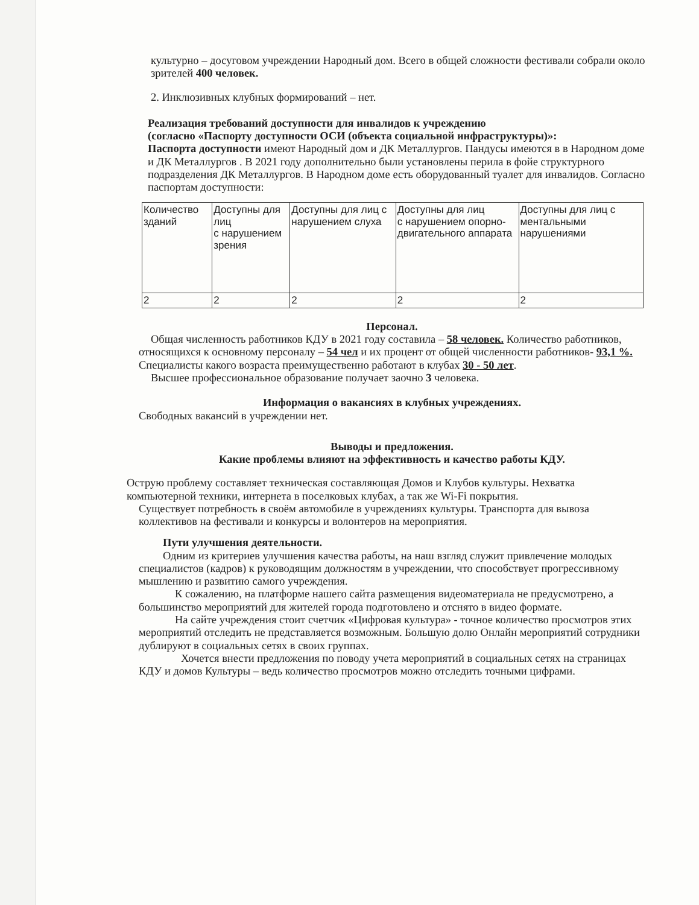культурно – досуговом учреждении Народный дом. Всего в общей сложности фестивали собрали около зрителей 400 человек.
2. Инклюзивных клубных формирований – нет.
Реализация требований доступности для инвалидов к учреждению
(согласно «Паспорту доступности ОСИ (объекта социальной инфраструктуры)»:
Паспорта доступности имеют Народный дом и ДК Металлургов. Пандусы имеются в в Народном доме и ДК Металлургов . В 2021 году дополнительно были установлены перила в фойе структурного подразделения ДК Металлургов. В Народном доме есть оборудованный туалет для инвалидов. Согласно паспортам доступности:
| Количество зданий | Доступны для лиц с нарушением зрения | Доступны для лиц с нарушением слуха | Доступны для лиц с нарушением опорно-двигательного аппарата | Доступны для лиц с ментальными нарушениями |
| 2 | 2 | 2 | 2 | 2 |
Персонал.
Общая численность работников КДУ в 2021 году составила – 58 человек. Количество работников, относящихся к основному персоналу – 54 чел и их процент от общей численности работников- 93,1 %. Специалисты какого возраста преимущественно работают в клубах 30 - 50 лет.
Высшее профессиональное образование получает заочно 3 человека.
Информация о вакансиях в клубных учреждениях.
Свободных вакансий в учреждении нет.
Выводы и предложения.
Какие проблемы влияют на эффективность и качество работы КДУ.
Острую проблему составляет техническая составляющая Домов и Клубов культуры. Нехватка компьютерной техники, интернета в поселковых клубах, а так же Wi-Fi покрытия.
Существует потребность в своём автомобиле в учреждениях культуры. Транспорта для вывоза коллективов на фестивали и конкурсы и волонтеров на мероприятия.
Пути улучшения деятельности.
Одним из критериев улучшения качества работы, на наш взгляд служит привлечение молодых специалистов (кадров) к руководящим должностям в учреждении, что способствует прогрессивному мышлению и развитию самого учреждения.
К сожалению, на платформе нашего сайта размещения видеоматериала не предусмотрено, а большинство мероприятий для жителей города подготовлено и отснято в видео формате.
На сайте учреждения стоит счетчик «Цифровая культура» - точное количество просмотров этих мероприятий отследить не представляется возможным. Большую долю Онлайн мероприятий сотрудники дублируют в социальных сетях в своих группах.
Хочется внести предложения по поводу учета мероприятий в социальных сетях на страницах КДУ и домов Культуры – ведь количество просмотров можно отследить точными цифрами.